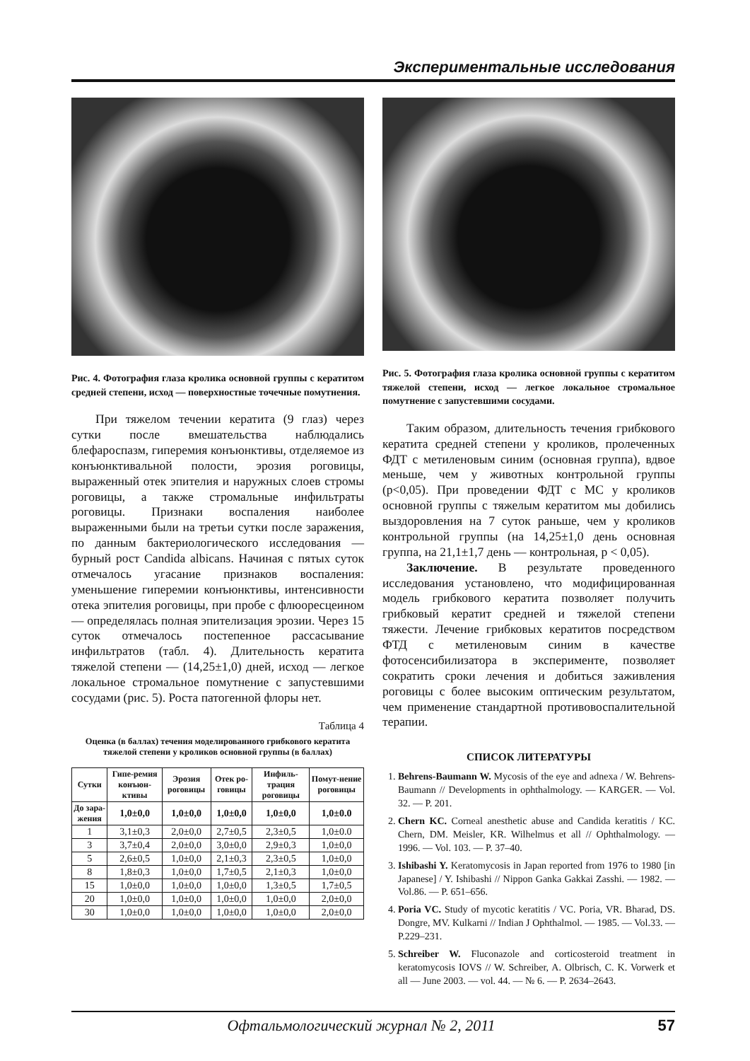Экспериментальные исследования
Рис. 4. Фотография глаза кролика основной группы с кератитом средней степени, исход — поверхностные точечные помутнения.
При тяжелом течении кератита (9 глаз) через сутки после вмешательства наблюдались блефароспазм, гиперемия конъюнктивы, отделяемое из конъюнктивальной полости, эрозия роговицы, выраженный отек эпителия и наружных слоев стромы роговицы, а также стромальные инфильтраты роговицы. Признаки воспаления наиболее выраженными были на третьи сутки после заражения, по данным бактериологического исследования — бурный рост Candida albicans. Начиная с пятых суток отмечалось угасание признаков воспаления: уменьшение гиперемии конъюнктивы, интенсивности отека эпителия роговицы, при пробе с флюоресцеином — определялась полная эпителизация эрозии. Через 15 суток отмечалось постепенное рассасывание инфильтратов (табл. 4). Длительность кератита тяжелой степени — (14,25±1,0) дней, исход — легкое локальное стромальное помутнение с запустевшими сосудами (рис. 5). Роста патогенной флоры нет.
Таблица 4
Оценка (в баллах) течения моделированного грибкового кератита тяжелой степени у кроликов основной группы (в баллах)
| Сутки | Гипе-ремия конъюн-ктивы | Эрозия роговицы | Отек ро-говицы | Инфиль-трация роговицы | Помут-нение роговицы |
| --- | --- | --- | --- | --- | --- |
| До зара-жения | 1,0±0,0 | 1,0±0,0 | 1,0±0,0 | 1,0±0,0 | 1,0±0.0 |
| 1 | 3,1±0,3 | 2,0±0,0 | 2,7±0,5 | 2,3±0,5 | 1,0±0.0 |
| 3 | 3,7±0,4 | 2,0±0,0 | 3,0±0,0 | 2,9±0,3 | 1,0±0,0 |
| 5 | 2,6±0,5 | 1,0±0,0 | 2,1±0,3 | 2,3±0,5 | 1,0±0,0 |
| 8 | 1,8±0,3 | 1,0±0,0 | 1,7±0,5 | 2,1±0,3 | 1,0±0,0 |
| 15 | 1,0±0,0 | 1,0±0,0 | 1,0±0,0 | 1,3±0,5 | 1,7±0,5 |
| 20 | 1,0±0,0 | 1,0±0,0 | 1,0±0,0 | 1,0±0,0 | 2,0±0,0 |
| 30 | 1,0±0,0 | 1,0±0,0 | 1,0±0,0 | 1,0±0,0 | 2,0±0,0 |
Рис. 5. Фотография глаза кролика основной группы с кератитом тяжелой степени, исход — легкое локальное стромальное помутнение с запустевшими сосудами.
Таким образом, длительность течения грибкового кератита средней степени у кроликов, пролеченных ФДТ с метиленовым синим (основная группа), вдвое меньше, чем у животных контрольной группы (р<0,05). При проведении ФДТ с МС у кроликов основной группы с тяжелым кератитом мы добились выздоровления на 7 суток раньше, чем у кроликов контрольной группы (на 14,25±1,0 день основная группа, на 21,1±1,7 день — контрольная, р < 0,05).
Заключение. В результате проведенного исследования установлено, что модифицированная модель грибкового кератита позволяет получить грибковый кератит средней и тяжелой степени тяжести. Лечение грибковых кератитов посредством ФТД с метиленовым синим в качестве фотосенсибилизатора в эксперименте, позволяет сократить сроки лечения и добиться заживления роговицы с более высоким оптическим результатом, чем применение стандартной противовоспалительной терапии.
СПИСОК ЛИТЕРАТУРЫ
1. Behrens-Baumann W. Mycosis of the eye and adnexa / W. Behrens-Baumann // Developments in ophthalmology. — KARGER. — Vol. 32. — P. 201.
2. Chern KC. Corneal anesthetic abuse and Candida keratitis / KC. Chern, DM. Meisler, KR. Wilhelmus et all // Ophthalmology. — 1996. — Vol. 103. — P. 37–40.
3. Ishibashi Y. Keratomycosis in Japan reported from 1976 to 1980 [in Japanese] / Y. Ishibashi // Nippon Ganka Gakkai Zasshi. — 1982. — Vol.86. — P. 651–656.
4. Poria VC. Study of mycotic keratitis / VC. Poria, VR. Bharad, DS. Dongre, MV. Kulkarni // Indian J Ophthalmol. — 1985. — Vol.33. — P.229–231.
5. Schreiber W. Fluconazole and corticosteroid treatment in keratomycosis IOVS // W. Schreiber, A. Olbrisch, C. K. Vorwerk et all — June 2003. — vol. 44. — № 6. — P. 2634–2643.
Офтальмологический журнал № 2, 2011 57